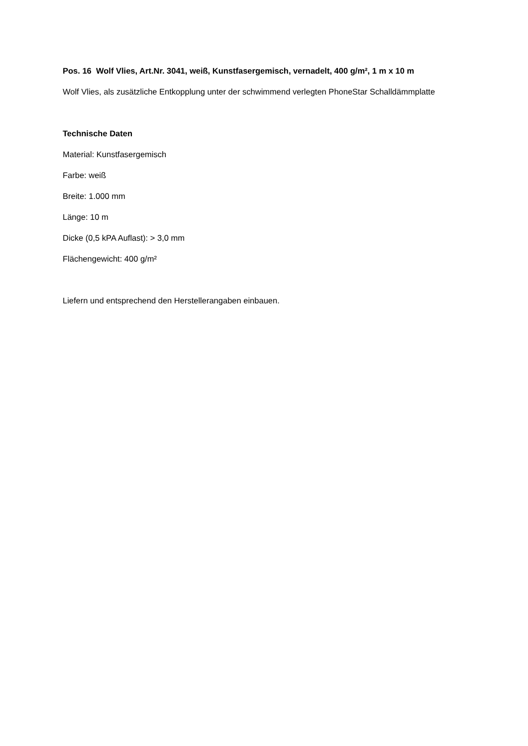Pos. 16 Wolf Vlies, Art.Nr. 3041, weiß, Kunstfasergemisch, vernadelt, 400 g/m², 1 m x 10 m
Wolf Vlies, als zusätzliche Entkopplung unter der schwimmend verlegten PhoneStar Schalldämmplatte
Technische Daten
Material: Kunstfasergemisch
Farbe: weiß
Breite: 1.000 mm
Länge: 10 m
Dicke (0,5 kPA Auflast): > 3,0 mm
Flächengewicht: 400 g/m²
Liefern und entsprechend den Herstellerangaben einbauen.